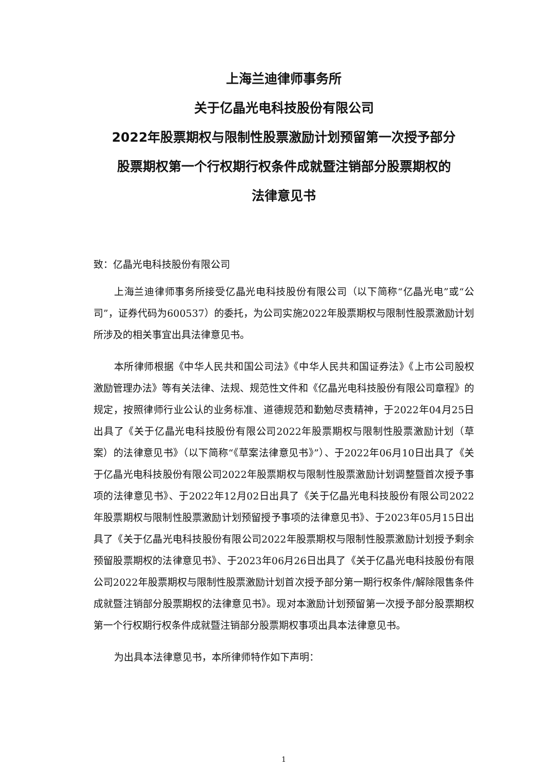上海兰迪律师事务所
关于亿晶光电科技股份有限公司
2022年股票期权与限制性股票激励计划预留第一次授予部分
股票期权第一个行权期行权条件成就暨注销部分股票期权的
法律意见书
致：亿晶光电科技股份有限公司
上海兰迪律师事务所接受亿晶光电科技股份有限公司（以下简称“亿晶光电”或“公司”，证券代码为600537）的委托，为公司实施2022年股票期权与限制性股票激励计划所涉及的相关事宜出具法律意见书。
本所律师根据《中华人民共和国公司法》《中华人民共和国证券法》《上市公司股权激励管理办法》等有关法律、法规、规范性文件和《亿晶光电科技股份有限公司章程》的规定，按照律师行业公认的业务标准、道德规范和勤勉尽责精神，于2022年04月25日出具了《关于亿晶光电科技股份有限公司2022年股票期权与限制性股票激励计划（草案）的法律意见书》（以下简称“《草案法律意见书》”）、于2022年06月10日出具了《关于亿晶光电科技股份有限公司2022年股票期权与限制性股票激励计划调整暨首次授予事项的法律意见书》、于2022年12月02日出具了《关于亿晶光电科技股份有限公司2022年股票期权与限制性股票激励计划预留授予事项的法律意见书》、于2023年05月15日出具了《关于亿晶光电科技股份有限公司2022年股票期权与限制性股票激励计划授予剩余预留股票期权的法律意见书》、于2023年06月26日出具了《关于亿晶光电科技股份有限公司2022年股票期权与限制性股票激励计划首次授予部分第一期行权条件/解除限售条件成就暨注销部分股票期权的法律意见书》。现对本激励计划预留第一次授予部分股票期权第一个行权期行权条件成就暨注销部分股票期权事项出具本法律意见书。
为出具本法律意见书，本所律师特作如下声明：
1